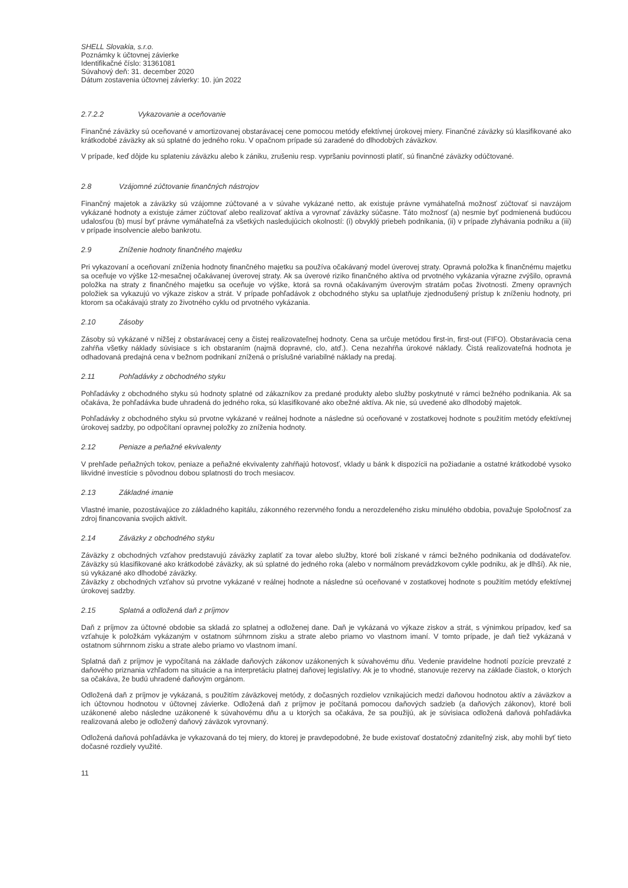SHELL Slovakia, s.r.o.
Poznámky k účtovnej závierke
Identifikačné číslo: 31361081
Súvahový deň: 31. december 2020
Dátum zostavenia účtovnej závierky: 10. jún 2022
2.7.2.2 Vykazovanie a oceňovanie
Finančné záväzky sú oceňované v amortizovanej obstarávacej cene pomocou metódy efektívnej úrokovej miery. Finančné záväzky sú klasifikované ako krátkodobé záväzky ak sú splatné do jedného roku. V opačnom prípade sú zaradené do dlhodobých záväzkov.
V prípade, keď dôjde ku splateniu záväzku alebo k zániku, zrušeniu resp. vypršaniu povinnosti platiť, sú finančné záväzky odúčtované.
2.8 Vzájomné zúčtovanie finančných nástrojov
Finančný majetok a záväzky sú vzájomne zúčtované a v súvahe vykázané netto, ak existuje právne vymáhateľná možnosť zúčtovať si navzájom vykázané hodnoty a existuje zámer zúčtovať alebo realizovať aktíva a vyrovnať záväzky súčasne. Táto možnosť (a) nesmie byť podmienená budúcou udalosťou (b) musí byť právne vymáhateľná za všetkých nasledujúcich okolností: (i) obvyklý priebeh podnikania, (ii) v prípade zlyhávania podniku a (iii) v prípade insolvencie alebo bankrotu.
2.9 Zníženie hodnoty finančného majetku
Pri vykazovaní a oceňovaní zníženia hodnoty finančného majetku sa používa očakávaný model úverovej straty. Opravná položka k finančnému majetku sa oceňuje vo výške 12-mesačnej očakávanej úverovej straty. Ak sa úverové riziko finančného aktíva od prvotného vykázania výrazne zvýšilo, opravná položka na straty z finančného majetku sa oceňuje vo výške, ktorá sa rovná očakávaným úverovým stratám počas životnosti. Zmeny opravných položiek sa vykazujú vo výkaze ziskov a strát. V prípade pohľadávok z obchodného styku sa uplatňuje zjednodušený prístup k zníženiu hodnoty, pri ktorom sa očakávajú straty zo životného cyklu od prvotného vykázania.
2.10 Zásoby
Zásoby sú vykázané v nižšej z obstarávacej ceny a čistej realizovateľnej hodnoty. Cena sa určuje metódou first-in, first-out (FIFO). Obstarávacia cena zahŕňa všetky náklady súvisiace s ich obstaraním (najmä dopravné, clo, atď.). Cena nezahŕňa úrokové náklady. Čistá realizovateľná hodnota je odhadovaná predajná cena v bežnom podnikaní znížená o príslušné variabilné náklady na predaj.
2.11 Pohľadávky z obchodného styku
Pohľadávky z obchodného styku sú hodnoty splatné od zákazníkov za predané produkty alebo služby poskytnuté v rámci bežného podnikania. Ak sa očakáva, že pohľadávka bude uhradená do jedného roka, sú klasifikované ako obežné aktíva. Ak nie, sú uvedené ako dlhodobý majetok.
Pohľadávky z obchodného styku sú prvotne vykázané v reálnej hodnote a následne sú oceňované v zostatkovej hodnote s použitím metódy efektívnej úrokovej sadzby, po odpočítaní opravnej položky zo zníženia hodnoty.
2.12 Peniaze a peňažné ekvivalenty
V prehľade peňažných tokov, peniaze a peňažné ekvivalenty zahŕňajú hotovosť, vklady u bánk k dispozícii na požiadanie a ostatné krátkodobé vysoko likvidné investície s pôvodnou dobou splatnosti do troch mesiacov.
2.13 Základné imanie
Vlastné imanie, pozostávajúce zo základného kapitálu, zákonného rezervného fondu a nerozdeleného zisku minulého obdobia, považuje Spoločnosť za zdroj financovania svojich aktivít.
2.14 Záväzky z obchodného styku
Záväzky z obchodných vzťahov predstavujú záväzky zaplatiť za tovar alebo služby, ktoré boli získané v rámci bežného podnikania od dodávateľov. Záväzky sú klasifikované ako krátkodobé záväzky, ak sú splatné do jedného roka (alebo v normálnom prevádzkovom cykle podniku, ak je dlhší). Ak nie, sú vykázané ako dlhodobé záväzky.
Záväzky z obchodných vzťahov sú prvotne vykázané v reálnej hodnote a následne sú oceňované v zostatkovej hodnote s použitím metódy efektívnej úrokovej sadzby.
2.15 Splatná a odložená daň z príjmov
Daň z príjmov za účtovné obdobie sa skladá zo splatnej a odloženej dane. Daň je vykázaná vo výkaze ziskov a strát, s výnimkou prípadov, keď sa vzťahuje k položkám vykázaným v ostatnom súhrnnom zisku a strate alebo priamo vo vlastnom imaní. V tomto prípade, je daň tiež vykázaná v ostatnom súhrnnom zisku a strate alebo priamo vo vlastnom imaní.
Splatná daň z príjmov je vypočítaná na základe daňových zákonov uzákonených k súvahovému dňu. Vedenie pravidelne hodnotí pozície prevzaté z daňového priznania vzhľadom na situácie a na interpretáciu platnej daňovej legislatívy. Ak je to vhodné, stanovuje rezervy na základe čiastok, o ktorých sa očakáva, že budú uhradené daňovým orgánom.
Odložená daň z príjmov je vykázaná, s použitím záväzkovej metódy, z dočasných rozdielov vznikajúcich medzi daňovou hodnotou aktív a záväzkov a ich účtovnou hodnotou v účtovnej závierke. Odložená daň z príjmov je počítaná pomocou daňových sadzieb (a daňových zákonov), ktoré boli uzákonené alebo následne uzákonené k súvahovému dňu a u ktorých sa očakáva, že sa použijú, ak je súvisiaca odložená daňová pohľadávka realizovaná alebo je odložený daňový záväzok vyrovnaný.
Odložená daňová pohľadávka je vykazovaná do tej miery, do ktorej je pravdepodobné, že bude existovať dostatočný zdaniteľný zisk, aby mohli byť tieto dočasné rozdiely využité.
11